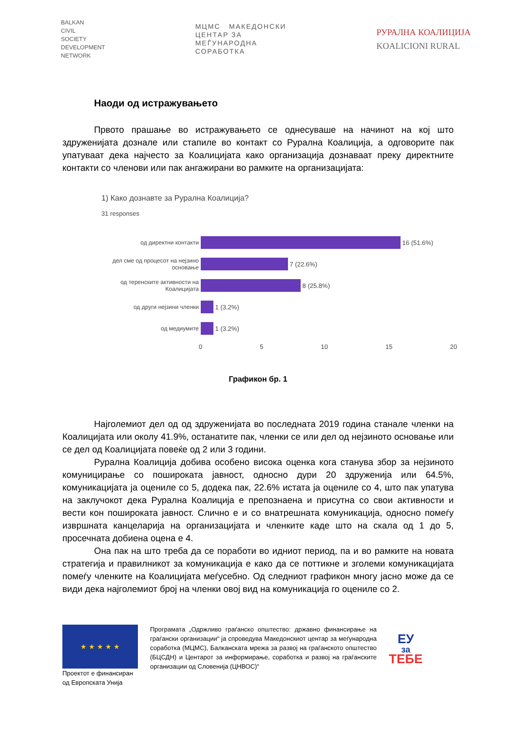BALKAN
CIVIL
SOCIETY
DEVELOPMENT
NETWORK
МЦМС МАКЕДОНСКИ
ЦЕНТАР ЗА
МЕЃУНАРОДНА
СОРАБОТКА
РУРАЛНА КОАЛИЦИЈА
KOALICIONI RURAL
Наоди од истражувањето
Првото прашање во истражувањето се однесуваше на начинот на кој што здруженијата дознале или стапиле во контакт со Рурална Коалиција, а одговорите пак упатуваат дека најчесто за Коалицијата како организација дознаваат преку директните контакти со членови или пак ангажирани во рамките на организацијата:
1) Како дознавте за Рурална Коалиција?
31 responses
од директни контакти 16 (51.6%)
дел сме од процесот на нејзино основање
7 (22.6%)
од теренските активности на Коалицијата
8 (25.8%)
од други нејзини членки 1 (3.2%)
од медиумите 1 (3.2%)
0 5 10 15 20
Графикон бр. 1
Најголемиот дел од од здруженијата во последната 2019 година станале членки на Коалицијата или околу 41.9%, останатите пак, членки се или дел од нејзиното основање или се дел од Коалицијата повеќе од 2 или 3 години.
Рурална Коалиција добива особено висока оценка кога станува збор за нејзиното комуницирање со пошироката јавност, односно дури 20 здруженија или 64.5%, комуникацијата ја оцениле со 5, додека пак, 22.6% истата ја оцениле со 4, што пак упатува на заклучокот дека Рурална Коалиција е препознаена и присутна со свои активности и вести кон пошироката јавност. Слично е и со внатрешната комуникација, односно помеѓу извршната канцеларија на организацијата и членките каде што на скала од 1 до 5, просечната добиена оцена е 4.
Она пак на што треба да се поработи во идниот период, па и во рамките на новата стратегија и правилникот за комуникација е како да се поттикне и зголеми комуникацијата помеѓу членките на Коалицијата меѓусебно. Од следниот графикон многу јасно може да се види дека најголемиот број на членки овој вид на комуникација го оцениле со 2.
★ ★ ★ ★ ★
Проектот е финансиран од Европската Унија
Програмата „Одржливо граѓанско општество: државно финансирање на граѓански организации“ ја спроведува Македонскиот центар за меѓународна соработка (МЦМС), Балканската мрежа за развој на граѓанското општество (БЦСДН) и Центарот за информирање, соработка и развој на граѓанските организации од Словенија (ЦНВОС)“
ЕУ
за
ТЕБЕ